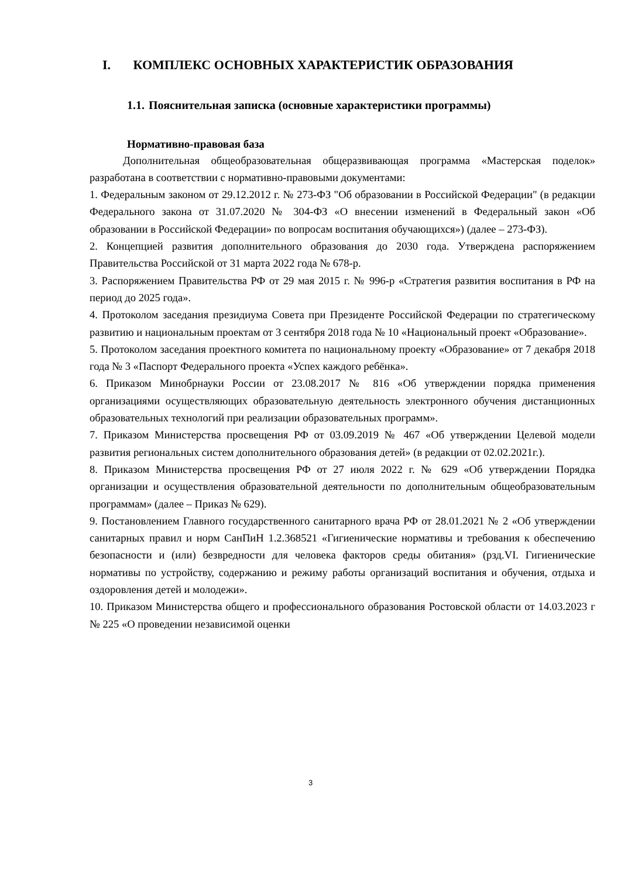I. КОМПЛЕКС ОСНОВНЫХ ХАРАКТЕРИСТИК ОБРАЗОВАНИЯ
1.1. Пояснительная записка (основные характеристики программы)
Нормативно-правовая база
Дополнительная общеобразовательная общеразвивающая программа «Мастерская поделок» разработана в соответствии с нормативно-правовыми документами:
1. Федеральным законом от 29.12.2012 г. № 273-ФЗ "Об образовании в Российской Федерации" (в редакции Федерального закона от 31.07.2020 № 304-ФЗ «О внесении изменений в Федеральный закон «Об образовании в Российской Федерации» по вопросам воспитания обучающихся») (далее – 273-ФЗ).
2. Концепцией развития дополнительного образования до 2030 года. Утверждена распоряжением Правительства Российской от 31 марта 2022 года № 678-р.
3. Распоряжением Правительства РФ от 29 мая 2015 г. № 996-р «Стратегия развития воспитания в РФ на период до 2025 года».
4. Протоколом заседания президиума Совета при Президенте Российской Федерации по стратегическому развитию и национальным проектам от 3 сентября 2018 года № 10 «Национальный проект «Образование».
5. Протоколом заседания проектного комитета по национальному проекту «Образование» от 7 декабря 2018 года № 3 «Паспорт Федерального проекта «Успех каждого ребёнка».
6. Приказом Минобрнауки России от 23.08.2017 № 816 «Об утверждении порядка применения организациями осуществляющих образовательную деятельность электронного обучения дистанционных образовательных технологий при реализации образовательных программ».
7. Приказом Министерства просвещения РФ от 03.09.2019 № 467 «Об утверждении Целевой модели развития региональных систем дополнительного образования детей» (в редакции от 02.02.2021г.).
8. Приказом Министерства просвещения РФ от 27 июля 2022 г. № 629 «Об утверждении Порядка организации и осуществления образовательной деятельности по дополнительным общеобразовательным программам» (далее – Приказ № 629).
9. Постановлением Главного государственного санитарного врача РФ от 28.01.2021 № 2 «Об утверждении санитарных правил и норм СанПиН 1.2.368521 «Гигиенические нормативы и требования к обеспечению безопасности и (или) безвредности для человека факторов среды обитания» (рзд.VI. Гигиенические нормативы по устройству, содержанию и режиму работы организаций воспитания и обучения, отдыха и оздоровления детей и молодежи».
10. Приказом Министерства общего и профессионального образования Ростовской области от 14.03.2023 г № 225 «О проведении независимой оценки
3